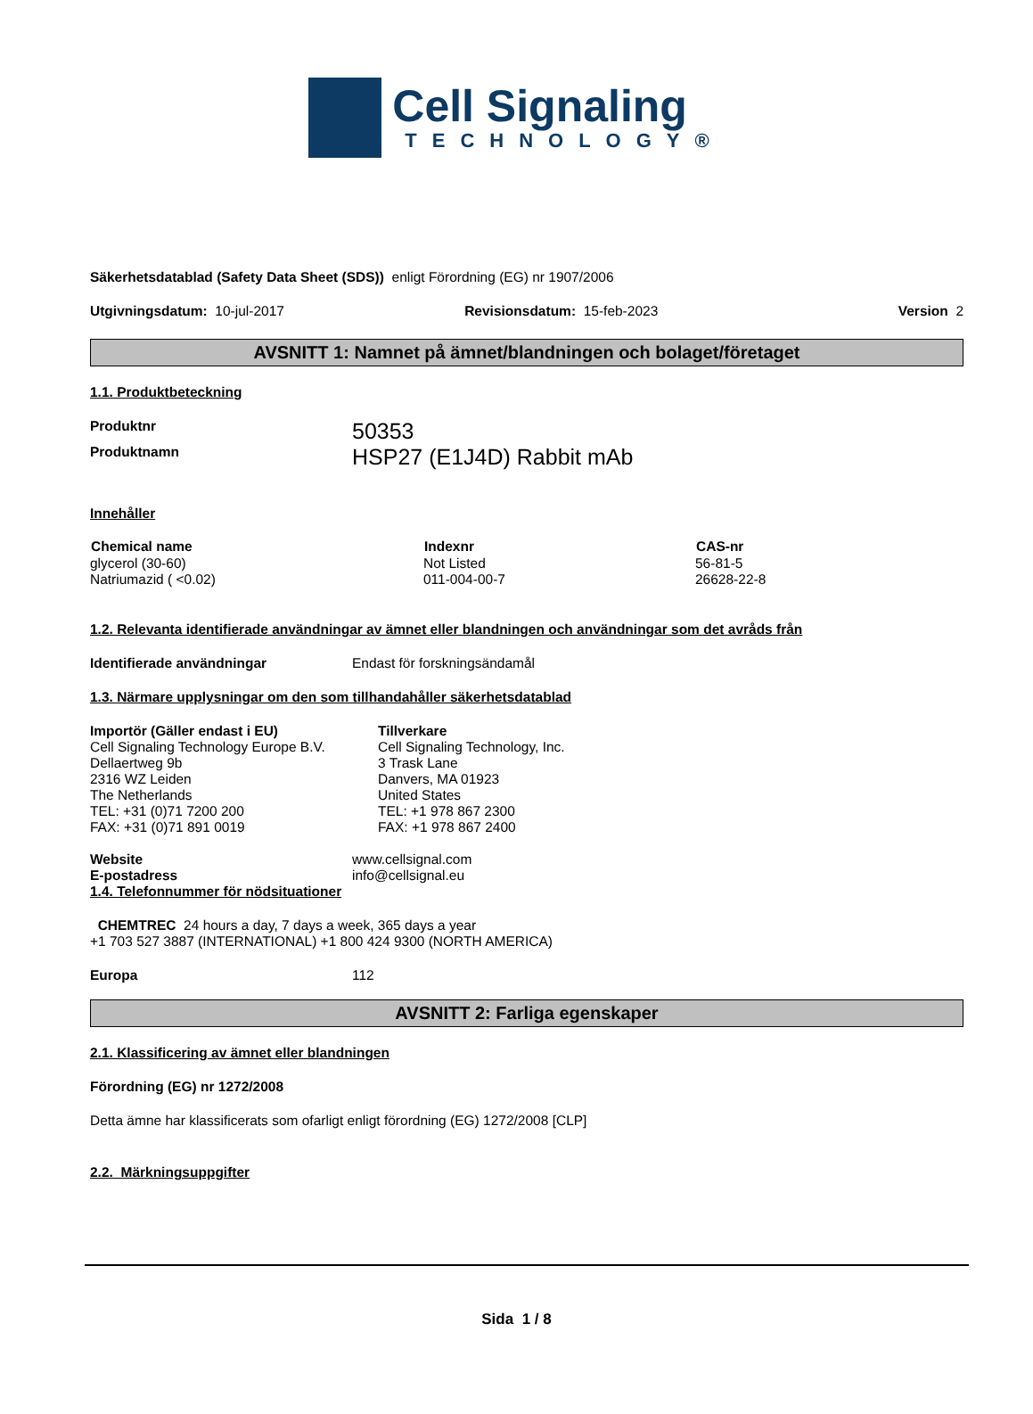Cell Signaling
TECHNOLOGY®
Säkerhetsdatablad (Safety Data Sheet (SDS)) enligt Förordning (EG) nr 1907/2006
| Utgivningsdatum: 10-jul-2017 | Revisionsdatum: 15-feb-2023 | Version 2 |
AVSNITT 1: Namnet på ämnet/blandningen och bolaget/företaget
1.1. Produktbeteckning
| Produktnr | 50353 |
| Produktnamn | HSP27 (E1J4D) Rabbit mAb |
Innehåller
| Chemical name | Indexnr | CAS-nr |
| --- | --- | --- |
| glycerol (30-60) | Not Listed | 56-81-5 |
| Natriumazid ( <0.02) | 011-004-00-7 | 26628-22-8 |
1.2. Relevanta identifierade användningar av ämnet eller blandningen och användningar som det avråds från
| Identifierade användningar | Endast för forskningsändamål |
1.3. Närmare upplysningar om den som tillhandahåller säkerhetsdatablad
| Importör (Gäller endast i EU) Cell Signaling Technology Europe B.V. Dellaertweg 9b 2316 WZ Leiden The Netherlands TEL: +31 (0)71 7200 200 FAX: +31 (0)71 891 0019 | Tillverkare Cell Signaling Technology, Inc. 3 Trask Lane Danvers, MA 01923 United States TEL: +1 978 867 2300 FAX: +1 978 867 2400 |
| Website | www.cellsignal.com |
| E-postadress | info@cellsignal.eu |
1.4. Telefonnummer för nödsituationer
CHEMTREC 24 hours a day, 7 days a week, 365 days a year
+1 703 527 3887 (INTERNATIONAL) +1 800 424 9300 (NORTH AMERICA)
| Europa | 112 |
AVSNITT 2: Farliga egenskaper
2.1. Klassificering av ämnet eller blandningen
Förordning (EG) nr 1272/2008
Detta ämne har klassificerats som ofarligt enligt förordning (EG) 1272/2008 [CLP]
2.2. Märkningsuppgifter
Sida 1 / 8